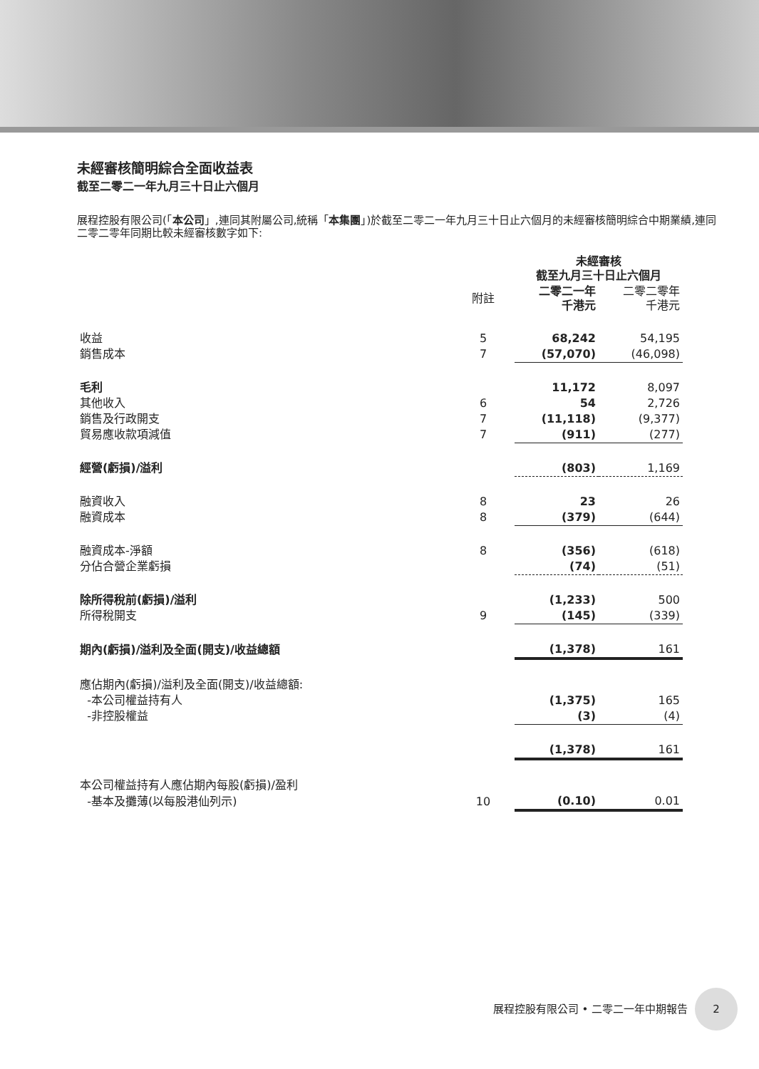未經審核簡明綜合全面收益表
截至二零二一年九月三十日止六個月
展程控股有限公司(「本公司」,連同其附屬公司,統稱「本集團」)於截至二零二一年九月三十日止六個月的未經審核簡明綜合中期業績,連同二零二零年同期比較未經審核數字如下:
| | | 未經審核 截至九月三十日止六個月 | |
| --- | --- | --- | --- |
| | 附註 | 二零二一年 千港元 | 二零二零年 千港元 |
| 收益 | 5 | 68,242 | 54,195 |
| 銷售成本 | 7 | (57,070) | (46,098) |
| 毛利 | | 11,172 | 8,097 |
| 其他收入 | 6 | 54 | 2,726 |
| 銷售及行政開支 | 7 | (11,118) | (9,377) |
| 貿易應收款項減值 | 7 | (911) | (277) |
| 經營(虧損)/溢利 | | (803) | 1,169 |
| 融資收入 | 8 | 23 | 26 |
| 融資成本 | 8 | (379) | (644) |
| 融資成本-淨額 | 8 | (356) | (618) |
| 分佔合營企業虧損 | | (74) | (51) |
| 除所得稅前(虧損)/溢利 | | (1,233) | 500 |
| 所得稅開支 | 9 | (145) | (339) |
| 期內(虧損)/溢利及全面(開支)/收益總額 | | (1,378) | 161 |
| 應佔期內(虧損)/溢利及全面(開支)/收益總額: | | | |
| -本公司權益持有人 | | (1,375) | 165 |
| -非控股權益 | | (3) | (4) |
| | | (1,378) | 161 |
| 本公司權益持有人應佔期內每股(虧損)/盈利 | | | |
| -基本及攤薄(以每股港仙列示) | 10 | (0.10) | 0.01 |
展程控股有限公司 • 二零二一年中期報告 2